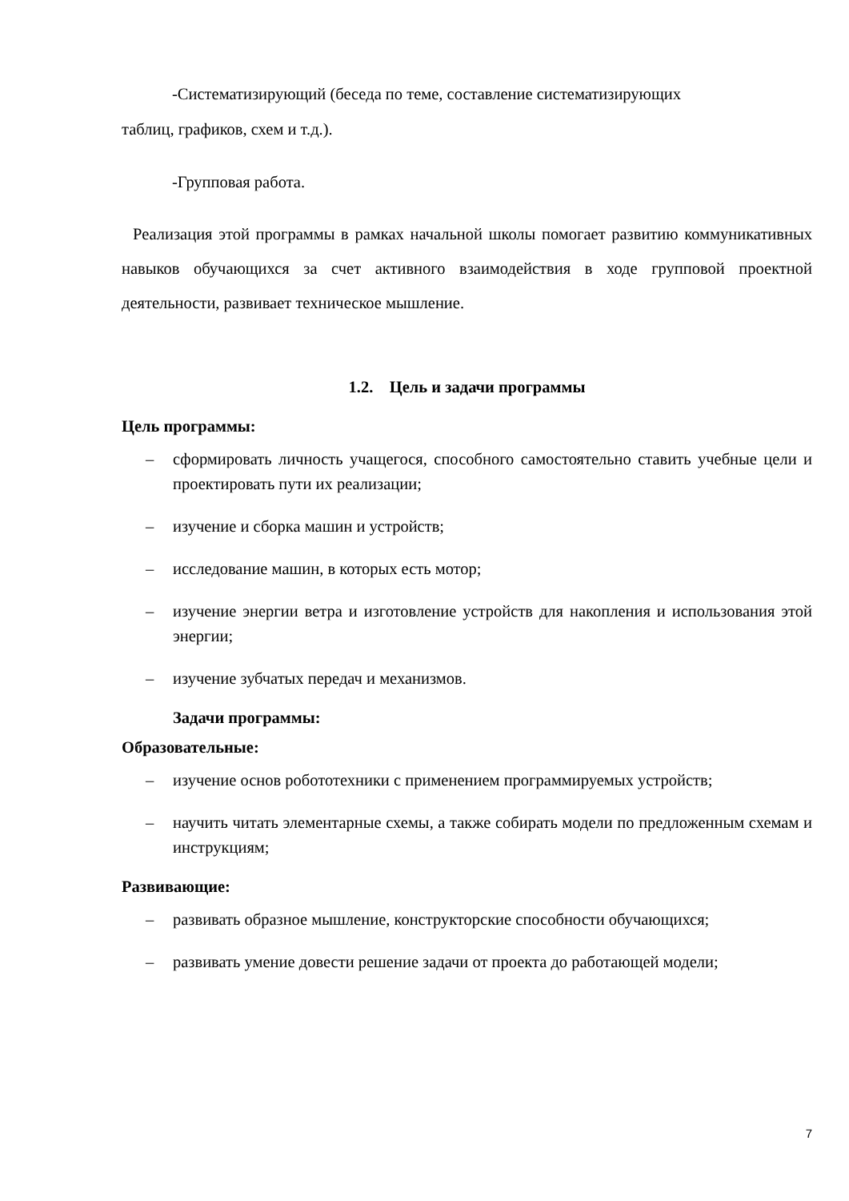-Систематизирующий (беседа по теме, составление систематизирующих
таблиц, графиков, схем и т.д.).
-Групповая работа.
Реализация этой программы в рамках начальной школы помогает развитию коммуникативных навыков обучающихся за счет активного взаимодействия в ходе групповой проектной деятельности, развивает техническое мышление.
1.2. Цель и задачи программы
Цель программы:
– сформировать личность учащегося, способного самостоятельно ставить учебные цели и проектировать пути их реализации;
– изучение и сборка машин и устройств;
– исследование машин, в которых есть мотор;
– изучение энергии ветра и изготовление устройств для накопления и использования этой энергии;
– изучение зубчатых передач и механизмов.
Задачи программы:
Образовательные:
– изучение основ робототехники с применением программируемых устройств;
– научить читать элементарные схемы, а также собирать модели по предложенным схемам и инструкциям;
Развивающие:
– развивать образное мышление, конструкторские способности обучающихся;
– развивать умение довести решение задачи от проекта до работающей модели;
7